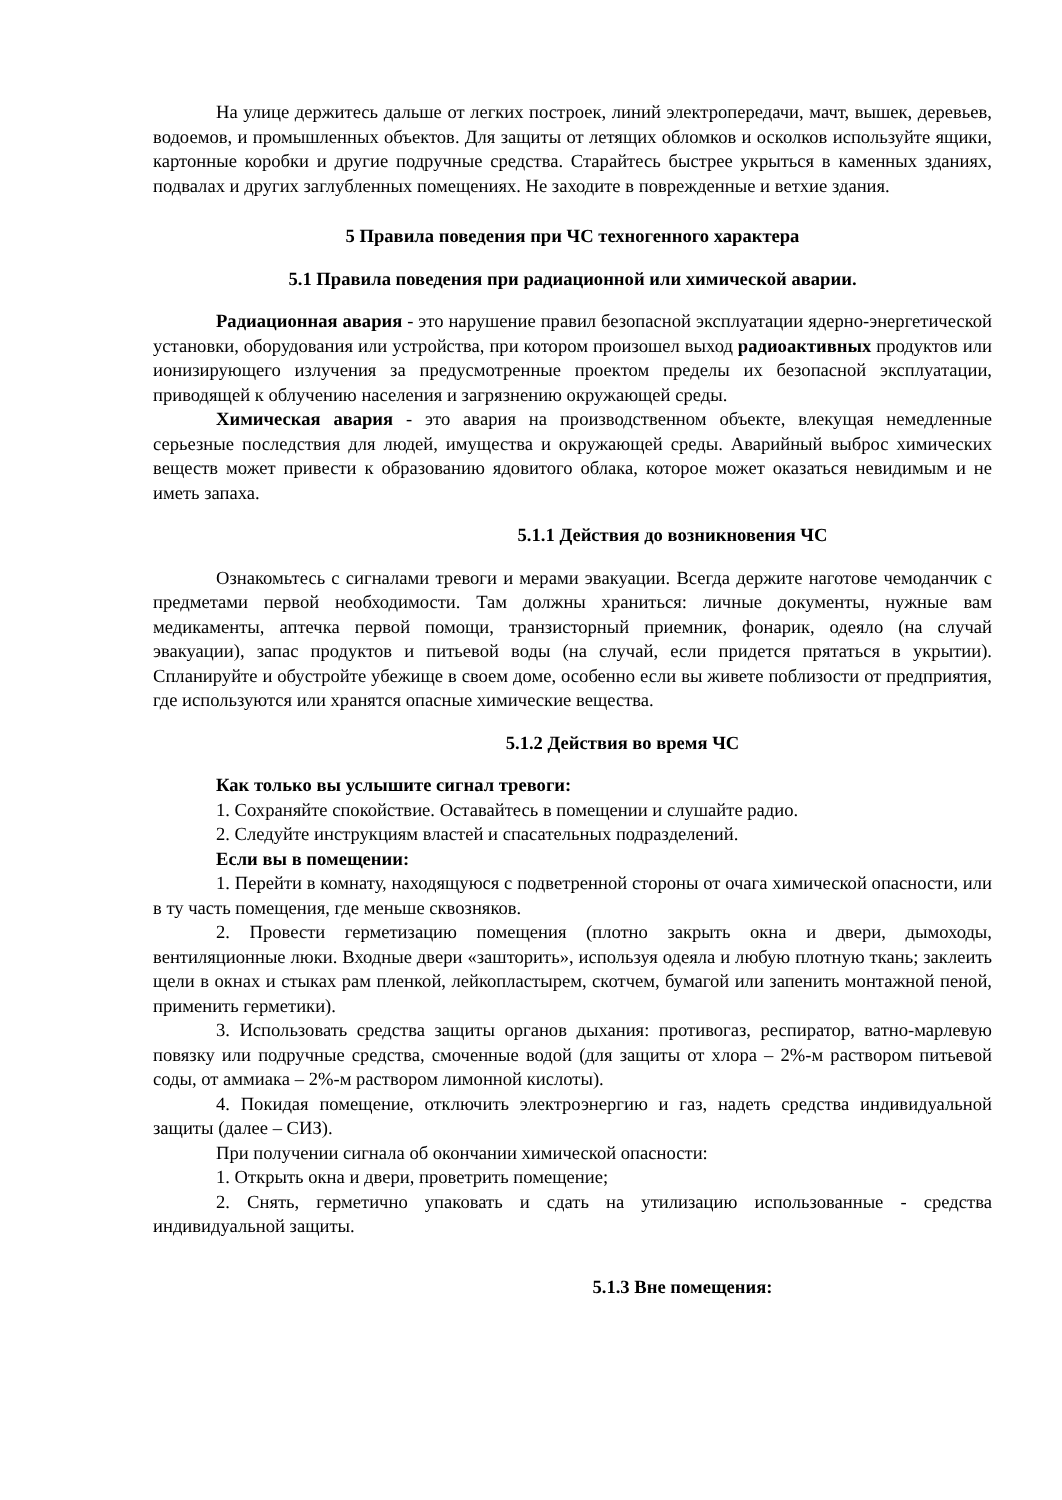На улице держитесь дальше от легких построек, линий электропередачи, мачт, вышек, деревьев, водоемов, и промышленных объектов. Для защиты от летящих обломков и осколков используйте ящики, картонные коробки и другие подручные средства. Старайтесь быстрее укрыться в каменных зданиях, подвалах и других заглубленных помещениях. Не заходите в поврежденные и ветхие здания.
5 Правила поведения при ЧС техногенного характера
5.1 Правила поведения при радиационной или химической аварии.
Радиационная авария - это нарушение правил безопасной эксплуатации ядерно-энергетической установки, оборудования или устройства, при котором произошел выход радиоактивных продуктов или ионизирующего излучения за предусмотренные проектом пределы их безопасной эксплуатации, приводящей к облучению населения и загрязнению окружающей среды.
Химическая авария - это авария на производственном объекте, влекущая немедленные серьезные последствия для людей, имущества и окружающей среды. Аварийный выброс химических веществ может привести к образованию ядовитого облака, которое может оказаться невидимым и не иметь запаха.
5.1.1 Действия до возникновения ЧС
Ознакомьтесь с сигналами тревоги и мерами эвакуации. Всегда держите наготове чемоданчик с предметами первой необходимости. Там должны храниться: личные документы, нужные вам медикаменты, аптечка первой помощи, транзисторный приемник, фонарик, одеяло (на случай эвакуации), запас продуктов и питьевой воды (на случай, если придется прятаться в укрытии). Спланируйте и обустройте убежище в своем доме, особенно если вы живете поблизости от предприятия, где используются или хранятся опасные химические вещества.
5.1.2 Действия во время ЧС
Как только вы услышите сигнал тревоги:
1. Сохраняйте спокойствие. Оставайтесь в помещении и слушайте радио.
2. Следуйте инструкциям властей и спасательных подразделений.
Если вы в помещении:
1. Перейти в комнату, находящуюся с подветренной стороны от очага химической опасности, или в ту часть помещения, где меньше сквозняков.
2. Провести герметизацию помещения (плотно закрыть окна и двери, дымоходы, вентиляционные люки. Входные двери «зашторить», используя одеяла и любую плотную ткань; заклеить щели в окнах и стыках рам пленкой, лейкопластырем, скотчем, бумагой или запенить монтажной пеной, применить герметики).
3. Использовать средства защиты органов дыхания: противогаз, респиратор, ватно-марлевую повязку или подручные средства, смоченные водой (для защиты от хлора – 2%-м раствором питьевой соды, от аммиака – 2%-м раствором лимонной кислоты).
4. Покидая помещение, отключить электроэнергию и газ, надеть средства индивидуальной защиты (далее – СИЗ).
При получении сигнала об окончании химической опасности:
1. Открыть окна и двери, проветрить помещение;
2. Снять, герметично упаковать и сдать на утилизацию использованные - средства индивидуальной защиты.
5.1.3 Вне помещения: